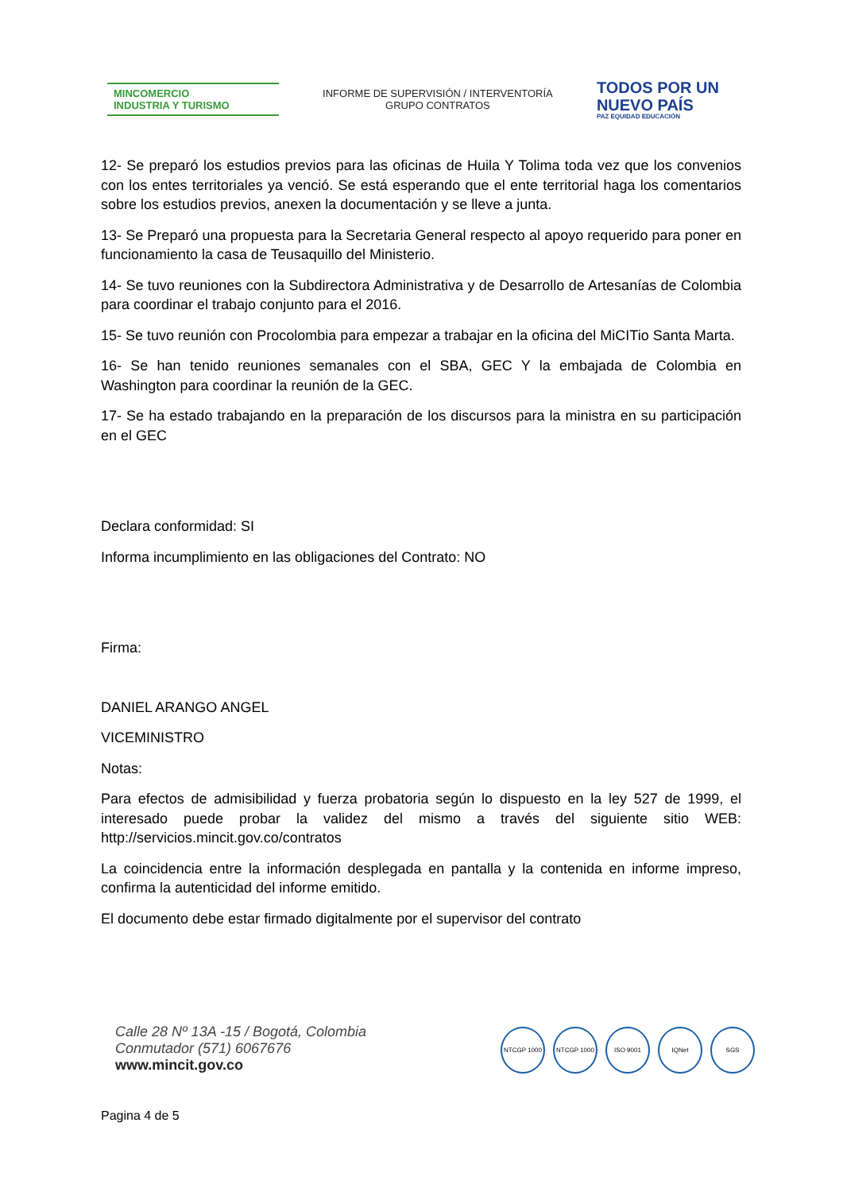MINCOMERCIO
INDUSTRIA Y TURISMO
INFORME DE SUPERVISIÓN / INTERVENTORÍA
GRUPO CONTRATOS
TODOS POR UN
NUEVO PAÍS
PAZ EQUIDAD EDUCACIÓN
12- Se preparó los estudios previos para las oficinas de Huila Y Tolima toda vez que los convenios con los entes territoriales ya venció. Se está esperando que el ente territorial haga los comentarios sobre los estudios previos, anexen la documentación y se lleve a junta.
13- Se Preparó una propuesta para la Secretaria General respecto al apoyo requerido para poner en funcionamiento la casa de Teusaquillo del Ministerio.
14- Se tuvo reuniones con la Subdirectora Administrativa y de Desarrollo de Artesanías de Colombia para coordinar el trabajo conjunto para el 2016.
15- Se tuvo reunión con Procolombia para empezar a trabajar en la oficina del MiCITio Santa Marta.
16- Se han tenido reuniones semanales con el SBA, GEC Y la embajada de Colombia en Washington para coordinar la reunión de la GEC.
17- Se ha estado trabajando en la preparación de los discursos para la ministra en su participación en el GEC
Declara conformidad: SI
Informa incumplimiento en las obligaciones del Contrato: NO
Firma:
DANIEL ARANGO ANGEL
VICEMINISTRO
Notas:
Para efectos de admisibilidad y fuerza probatoria según lo dispuesto en la ley 527 de 1999, el interesado puede probar la validez del mismo a través del siguiente sitio WEB: http://servicios.mincit.gov.co/contratos
La coincidencia entre la información desplegada en pantalla y la contenida en informe impreso, confirma la autenticidad del informe emitido.
El documento debe estar firmado digitalmente por el supervisor del contrato
Calle 28 Nº 13A -15 / Bogotá, Colombia
Conmutador (571) 6067676
www.mincit.gov.co
NTCGP 1000 NTCGP 1000 ISO 9001 IQNet SGS
Pagina 4 de 5